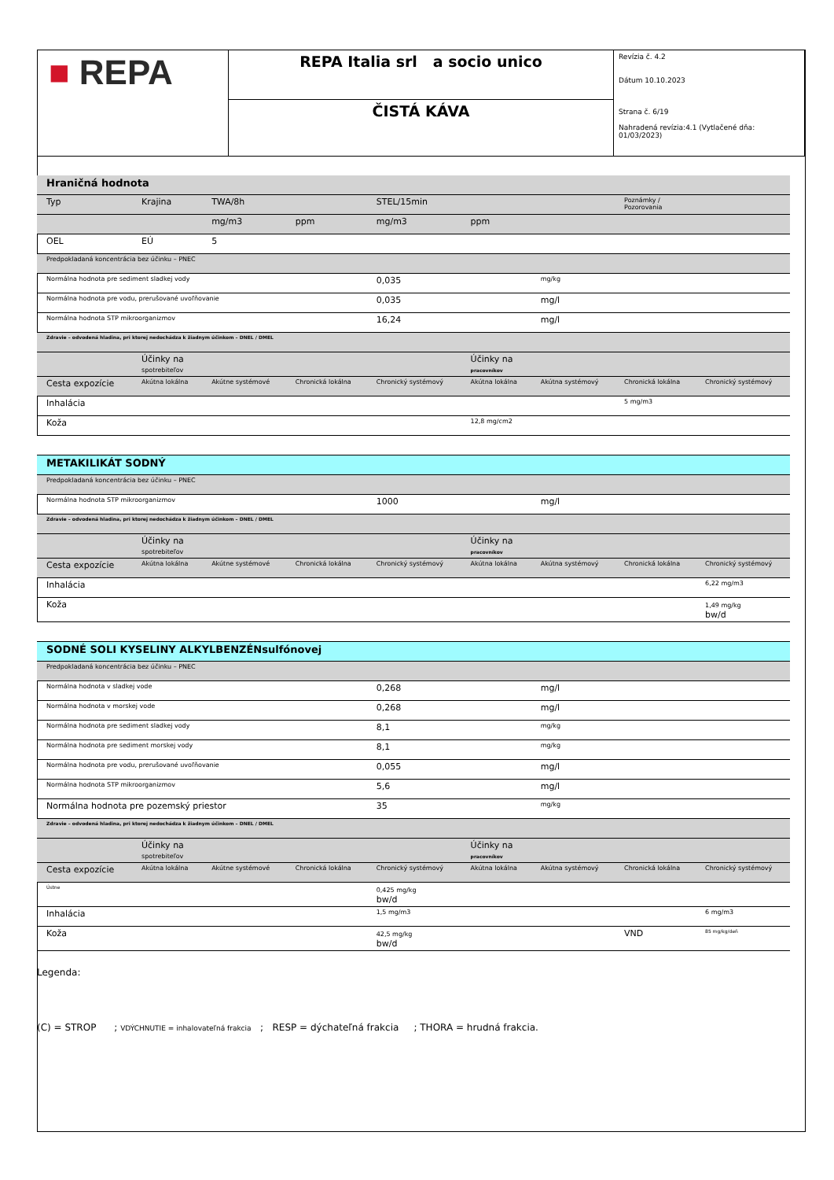| ■ REPA | REPA Italia srl a socio unico | Revízia č. 4.2 Dátum 10.10.2023 Strana č. 6/19 Nahradená revízia:4.1 (Vytlačené dňa: 01/03/2023) |
| | ČISTÁ KÁVA | |
| Hraničná hodnota | | | | | | | | |
| Typ | Krajina | TWA/8h | | STEL/15min | | | Poznámky / Pozorovania | |
| | | mg/m3 | ppm | mg/m3 | ppm | | | |
| OEL | EÚ | 5 | | | | | | |
| Predpokladaná koncentrácia bez účinku – PNEC | | | | | | | | |
| Normálna hodnota pre sediment sladkej vody | | | | 0,035 | | mg/kg | | |
| Normálna hodnota pre vodu, prerušované uvoľňovanie | | | | 0,035 | | mg/l | | |
| Normálna hodnota STP mikroorganizmov | | | | 16,24 | | mg/l | | |
| Zdravie – odvodená hladina, pri ktorej nedochádza k žiadnym účinkom – DNEL / DMEL | | | | | | | | |
| | Účinky na spotrebiteľov | | | | Účinky na pracovníkov | | | |
| Cesta expozície | Akútna lokálna | Akútne systémové | Chronická lokálna | Chronický systémový | Akútna lokálna | Akútna systémový | Chronická lokálna | Chronický systémový |
| Inhalácia | | | | | | | 5 mg/m3 | |
| Koža | | | | | 12,8 mg/cm2 | | | |
| METAKILIKÁT SODNÝ | | | | | | | | |
| Predpokladaná koncentrácia bez účinku – PNEC | | | | | | | | |
| Normálna hodnota STP mikroorganizmov | | | | 1000 | | mg/l | | |
| Zdravie – odvodená hladina, pri ktorej nedochádza k žiadnym účinkom – DNEL / DMEL | | | | | | | | |
| | Účinky na spotrebiteľov | | | | Účinky na pracovníkov | | | |
| Cesta expozície | Akútna lokálna | Akútne systémové | Chronická lokálna | Chronický systémový | Akútna lokálna | Akútna systémový | Chronická lokálna | Chronický systémový |
| Inhalácia | | | | | | | | 6,22 mg/m3 |
| Koža | | | | | | | | 1,49 mg/kg bw/d |
| SODNÉ SOLI KYSELINY ALKYLBENZÉNsulfónovej | | | | | | | | |
| Predpokladaná koncentrácia bez účinku – PNEC | | | | | | | | |
| Normálna hodnota v sladkej vode | | | | 0,268 | | mg/l | | |
| Normálna hodnota v morskej vode | | | | 0,268 | | mg/l | | |
| Normálna hodnota pre sediment sladkej vody | | | | 8,1 | | mg/kg | | |
| Normálna hodnota pre sediment morskej vody | | | | 8,1 | | mg/kg | | |
| Normálna hodnota pre vodu, prerušované uvoľňovanie | | | | 0,055 | | mg/l | | |
| Normálna hodnota STP mikroorganizmov | | | | 5,6 | | mg/l | | |
| Normálna hodnota pre pozemský priestor | | | | 35 | | mg/kg | | |
| Zdravie – odvodená hladina, pri ktorej nedochádza k žiadnym účinkom – DNEL / DMEL | | | | | | | | |
| | Účinky na spotrebiteľov | | | | Účinky na pracovníkov | | | |
| Cesta expozície | Akútna lokálna | Akútne systémové | Chronická lokálna | Chronický systémový | Akútna lokálna | Akútna systémový | Chronická lokálna | Chronický systémový |
| Ústne | | | | 0,425 mg/kg bw/d | | | | |
| Inhalácia | | | | 1,5 mg/m3 | | | | 6 mg/m3 |
| Koža | | | | 42,5 mg/kg bw/d | | | VND | 85 mg/kg/deň |
Legenda:
(C) = STROP ; VDÝCHNUTIE = inhalovateľná frakcia ; RESP = dýchateľná frakcia ; THORA = hrudná frakcia.